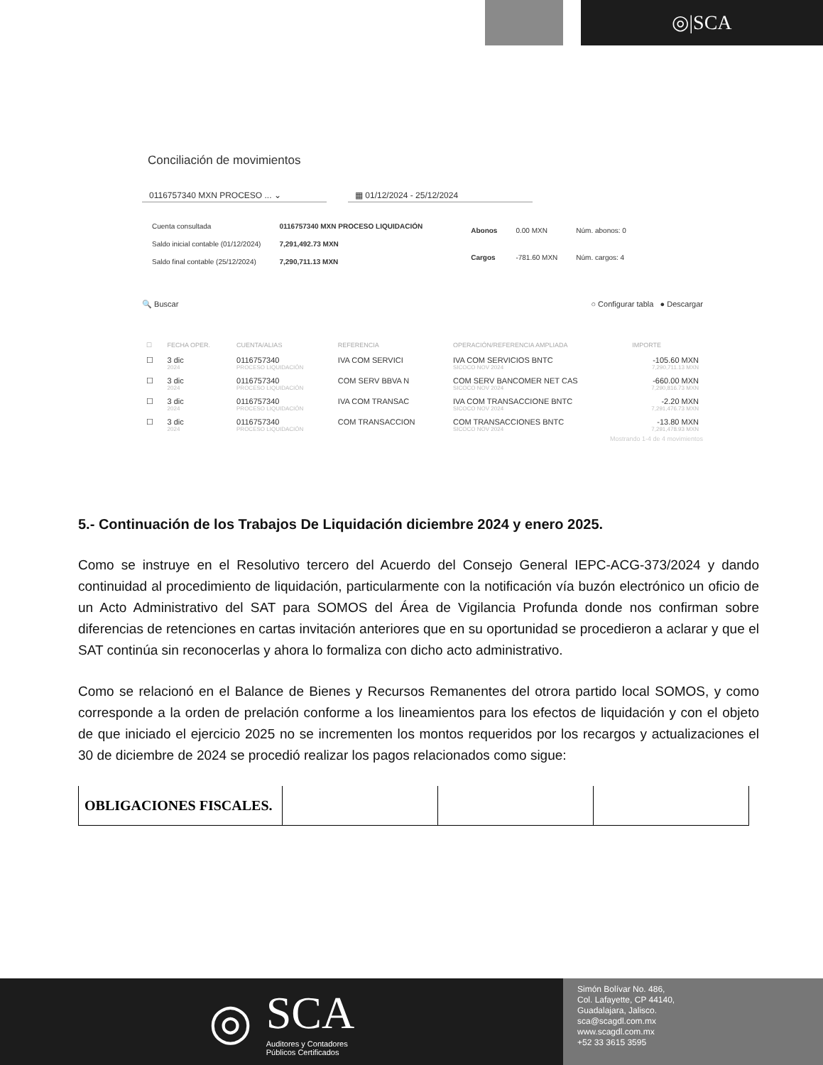◎|SCA
Conciliación de movimientos
0116757340 MXN PROCESO ... ⌄ ▦ 01/12/2024 - 25/12/2024
| Cuenta consultada | 0116757340 MXN PROCESO LIQUIDACIÓN |
| Saldo inicial contable (01/12/2024) | 7,291,492.73 MXN |
| Saldo final contable (25/12/2024) | 7,290,711.13 MXN |
| Abonos | 0.00 MXN | Núm. abonos: 0 |
| Cargos | -781.60 MXN | Núm. cargos: 4 |
🔍 Buscar ○ Configurar tabla ● Descargar
| ☐ | FECHA OPER. | CUENTA/ALIAS | REFERENCIA | OPERACIÓN/REFERENCIA AMPLIADA | IMPORTE |
| --- | --- | --- | --- | --- | --- |
| ☐ | 3 dic 2024 | 0116757340 PROCESO LIQUIDACIÓN | IVA COM SERVICI | IVA COM SERVICIOS BNTC SICOCO NOV 2024 | -105.60 MXN 7,290,711.13 MXN |
| ☐ | 3 dic 2024 | 0116757340 PROCESO LIQUIDACIÓN | COM SERV BBVA N | COM SERV BANCOMER NET CAS SICOCO NOV 2024 | -660.00 MXN 7,290,816.73 MXN |
| ☐ | 3 dic 2024 | 0116757340 PROCESO LIQUIDACIÓN | IVA COM TRANSAC | IVA COM TRANSACCIONE BNTC SICOCO NOV 2024 | -2.20 MXN 7,291,476.73 MXN |
| ☐ | 3 dic 2024 | 0116757340 PROCESO LIQUIDACIÓN | COM TRANSACCION | COM TRANSACCIONES BNTC SICOCO NOV 2024 | -13.80 MXN 7,291,478.93 MXN |
Mostrando 1-4 de 4 movimientos
5.- Continuación de los Trabajos De Liquidación diciembre 2024 y enero 2025.
Como se instruye en el Resolutivo tercero del Acuerdo del Consejo General IEPC-ACG-373/2024 y dando continuidad al procedimiento de liquidación, particularmente con la notificación vía buzón electrónico un oficio de un Acto Administrativo del SAT para SOMOS del Área de Vigilancia Profunda donde nos confirman sobre diferencias de retenciones en cartas invitación anteriores que en su oportunidad se procedieron a aclarar y que el SAT continúa sin reconocerlas y ahora lo formaliza con dicho acto administrativo.
Como se relacionó en el Balance de Bienes y Recursos Remanentes del otrora partido local SOMOS, y como corresponde a la orden de prelación conforme a los lineamientos para los efectos de liquidación y con el objeto de que iniciado el ejercicio 2025 no se incrementen los montos requeridos por los recargos y actualizaciones el 30 de diciembre de 2024 se procedió realizar los pagos relacionados como sigue:
| OBLIGACIONES FISCALES. | | | |
◎
SCA
Auditores y Contadores
Públicos Certificados
Simón Bolívar No. 486,
Col. Lafayette, CP 44140,
Guadalajara, Jalisco.
sca@scagdl.com.mx
www.scagdl.com.mx
+52 33 3615 3595